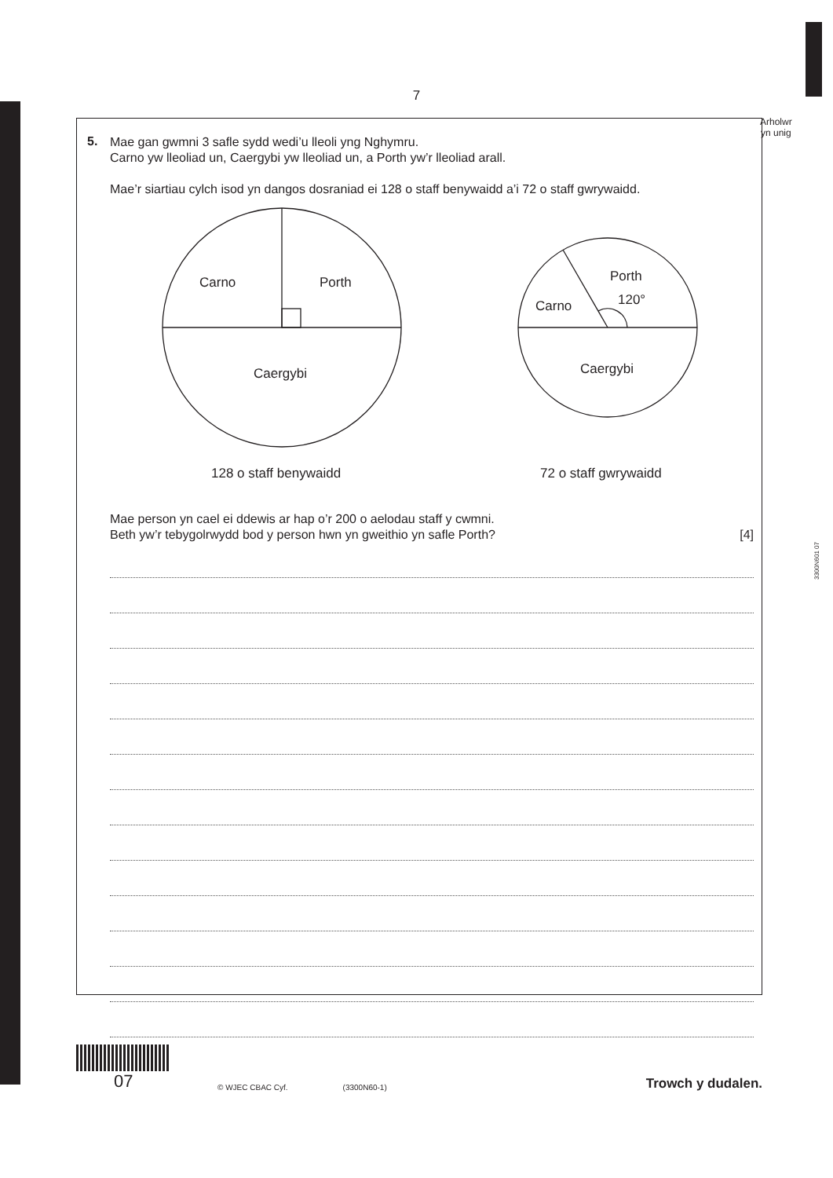7
Arholwr
yn unig
3300N601 07
5.
Mae gan gwmni 3 safle sydd wedi’u lleoli yng Nghymru.
Carno yw lleoliad un, Caergybi yw lleoliad un, a Porth yw’r lleoliad arall.
Mae’r siartiau cylch isod yn dangos dosraniad ei 128 o staff benywaidd a’i 72 o staff gwrywaidd.
Carno
Porth
Caergybi
Carno
Porth
120°
Caergybi
128 o staff benywaidd
72 o staff gwrywaidd
Mae person yn cael ei ddewis ar hap o’r 200 o aelodau staff y cwmni.
Beth yw’r tebygolrwydd bod y person hwn yn gweithio yn safle Porth? [4]
07
© WJEC CBAC Cyf.
(3300N60-1)
Trowch y dudalen.